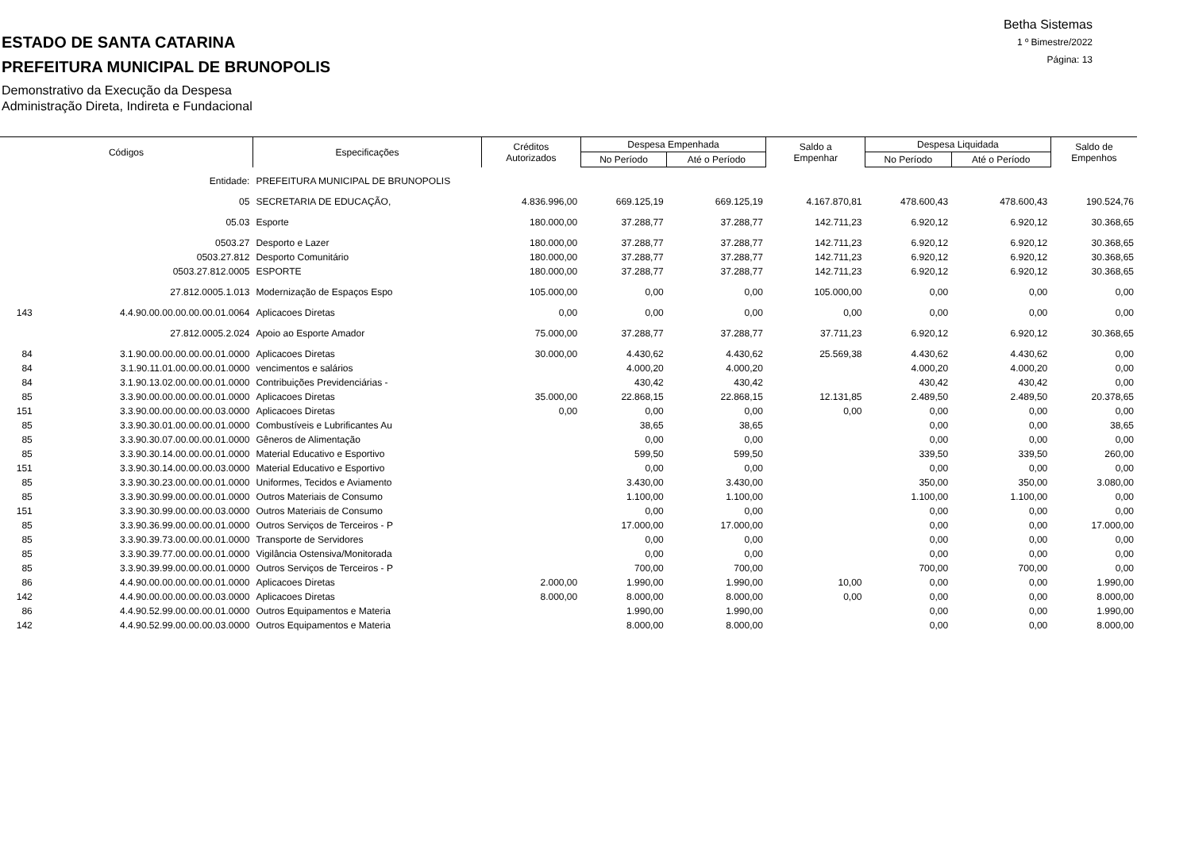ESTADO DE SANTA CATARINA
PREFEITURA MUNICIPAL DE BRUNOPOLIS
Demonstrativo da Execução da Despesa
Administração Direta, Indireta e Fundacional
Betha Sistemas
1 º Bimestre/2022
Página: 13
| Códigos | | Especificações | Créditos Autorizados | Despesa Empenhada | | Saldo a Empenhar | Despesa Liquidada | | Saldo de Empenhos |
| --- | --- | --- | --- | --- | --- | --- | --- | --- | --- |
| | | | | No Período | Até o Período | | No Período | Até o Período | |
| | Entidade: | PREFEITURA MUNICIPAL DE BRUNOPOLIS | | | | | | | |
| | 05 | SECRETARIA DE EDUCAÇÃO, | 4.836.996,00 | 669.125,19 | 669.125,19 | 4.167.870,81 | 478.600,43 | 478.600,43 | 190.524,76 |
| | 05.03 | Esporte | 180.000,00 | 37.288,77 | 37.288,77 | 142.711,23 | 6.920,12 | 6.920,12 | 30.368,65 |
| | 0503.27 | Desporto e Lazer | 180.000,00 | 37.288,77 | 37.288,77 | 142.711,23 | 6.920,12 | 6.920,12 | 30.368,65 |
| | 0503.27.812 | Desporto Comunitário | 180.000,00 | 37.288,77 | 37.288,77 | 142.711,23 | 6.920,12 | 6.920,12 | 30.368,65 |
| | 0503.27.812.0005 | ESPORTE | 180.000,00 | 37.288,77 | 37.288,77 | 142.711,23 | 6.920,12 | 6.920,12 | 30.368,65 |
| | 27.812.0005.1.013 | Modernização de Espaços Espo | 105.000,00 | 0,00 | 0,00 | 105.000,00 | 0,00 | 0,00 | 0,00 |
| 143 | 4.4.90.00.00.00.00.00.01.0064 | Aplicacoes Diretas | 0,00 | 0,00 | 0,00 | 0,00 | 0,00 | 0,00 | 0,00 |
| | 27.812.0005.2.024 | Apoio ao Esporte Amador | 75.000,00 | 37.288,77 | 37.288,77 | 37.711,23 | 6.920,12 | 6.920,12 | 30.368,65 |
| 84 | 3.1.90.00.00.00.00.00.01.0000 | Aplicacoes Diretas | 30.000,00 | 4.430,62 | 4.430,62 | 25.569,38 | 4.430,62 | 4.430,62 | 0,00 |
| 84 | 3.1.90.11.01.00.00.00.01.0000 | vencimentos e salários | | 4.000,20 | 4.000,20 | | 4.000,20 | 4.000,20 | 0,00 |
| 84 | 3.1.90.13.02.00.00.00.01.0000 | Contribuições Previdenciárias - | | 430,42 | 430,42 | | 430,42 | 430,42 | 0,00 |
| 85 | 3.3.90.00.00.00.00.00.01.0000 | Aplicacoes Diretas | 35.000,00 | 22.868,15 | 22.868,15 | 12.131,85 | 2.489,50 | 2.489,50 | 20.378,65 |
| 151 | 3.3.90.00.00.00.00.00.03.0000 | Aplicacoes Diretas | 0,00 | 0,00 | 0,00 | 0,00 | 0,00 | 0,00 | 0,00 |
| 85 | 3.3.90.30.01.00.00.00.01.0000 | Combustíveis e Lubrificantes Au | | 38,65 | 38,65 | | 0,00 | 0,00 | 38,65 |
| 85 | 3.3.90.30.07.00.00.00.01.0000 | Gêneros de Alimentação | | 0,00 | 0,00 | | 0,00 | 0,00 | 0,00 |
| 85 | 3.3.90.30.14.00.00.00.01.0000 | Material Educativo e Esportivo | | 599,50 | 599,50 | | 339,50 | 339,50 | 260,00 |
| 151 | 3.3.90.30.14.00.00.00.03.0000 | Material Educativo e Esportivo | | 0,00 | 0,00 | | 0,00 | 0,00 | 0,00 |
| 85 | 3.3.90.30.23.00.00.00.01.0000 | Uniformes, Tecidos e Aviamento | | 3.430,00 | 3.430,00 | | 350,00 | 350,00 | 3.080,00 |
| 85 | 3.3.90.30.99.00.00.00.01.0000 | Outros Materiais de Consumo | | 1.100,00 | 1.100,00 | | 1.100,00 | 1.100,00 | 0,00 |
| 151 | 3.3.90.30.99.00.00.00.03.0000 | Outros Materiais de Consumo | | 0,00 | 0,00 | | 0,00 | 0,00 | 0,00 |
| 85 | 3.3.90.36.99.00.00.00.01.0000 | Outros Serviços de Terceiros - P | | 17.000,00 | 17.000,00 | | 0,00 | 0,00 | 17.000,00 |
| 85 | 3.3.90.39.73.00.00.00.01.0000 | Transporte de Servidores | | 0,00 | 0,00 | | 0,00 | 0,00 | 0,00 |
| 85 | 3.3.90.39.77.00.00.00.01.0000 | Vigilância Ostensiva/Monitorada | | 0,00 | 0,00 | | 0,00 | 0,00 | 0,00 |
| 85 | 3.3.90.39.99.00.00.00.01.0000 | Outros Serviços de Terceiros - P | | 700,00 | 700,00 | | 700,00 | 700,00 | 0,00 |
| 86 | 4.4.90.00.00.00.00.00.01.0000 | Aplicacoes Diretas | 2.000,00 | 1.990,00 | 1.990,00 | 10,00 | 0,00 | 0,00 | 1.990,00 |
| 142 | 4.4.90.00.00.00.00.00.03.0000 | Aplicacoes Diretas | 8.000,00 | 8.000,00 | 8.000,00 | 0,00 | 0,00 | 0,00 | 8.000,00 |
| 86 | 4.4.90.52.99.00.00.00.01.0000 | Outros Equipamentos e Materia | | 1.990,00 | 1.990,00 | | 0,00 | 0,00 | 1.990,00 |
| 142 | 4.4.90.52.99.00.00.00.03.0000 | Outros Equipamentos e Materia | | 8.000,00 | 8.000,00 | | 0,00 | 0,00 | 8.000,00 |